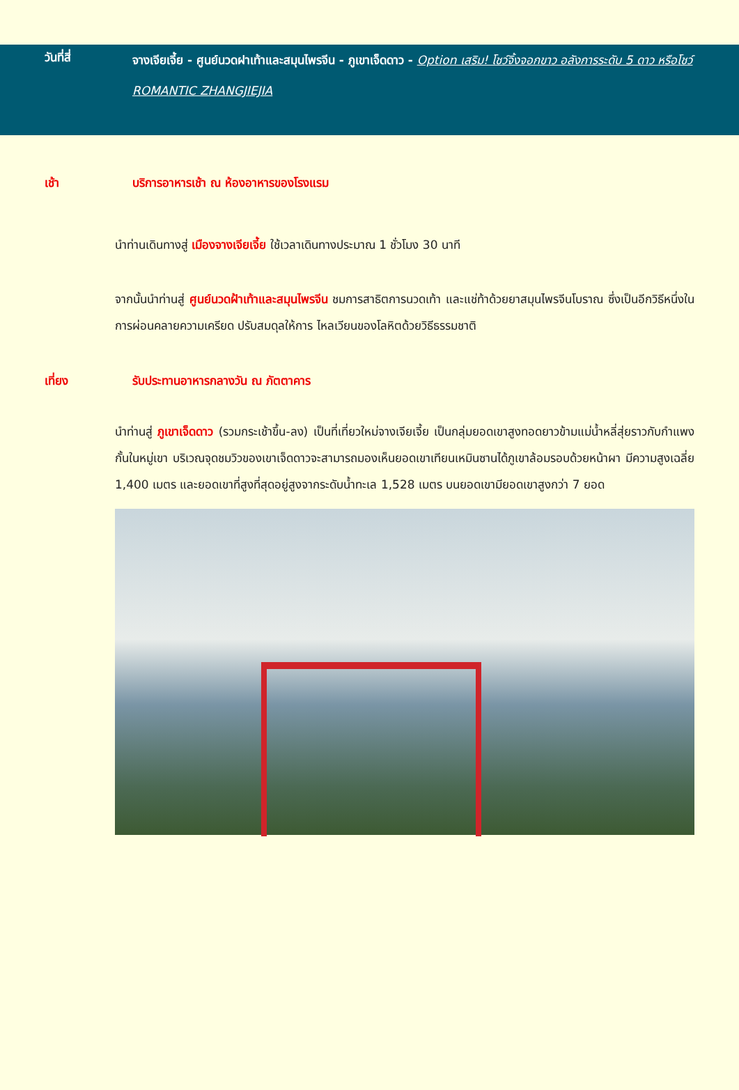วันที่สี่
จางเจียเจี้ย - ศูนย์นวดฝาเท้าและสมุนไพรจีน - ภูเขาเจ็ดดาว - Option เสริม! โชว์จิ้งจอกขาว อลังการระดับ 5 ดาว หรือโชว์ ROMANTIC ZHANGJIEJIA
เช้า บริการอาหารเช้า ณ ห้องอาหารของโรงแรม
นำท่านเดินทางสู่ เมืองจางเจียเจี้ย ใช้เวลาเดินทางประมาณ 1 ชั่วโมง 30 นาที
จากนั้นนำท่านสู่ ศูนย์นวดฝ้าเท้าและสมุนไพรจีน ชมการสาธิตการนวดเท้า และแช่ท้าด้วยยาสมุนไพรจีนโบราณ ซึ่งเป็นอีกวิธีหนึ่งในการผ่อนคลายความเครียด ปรับสมดุลให้การ ไหลเวียนของโลหิตด้วยวิธีธรรมชาติ
เที่ยง รับประทานอาหารกลางวัน ณ ภัตตาคาร
นำท่านสู่ ภูเขาเจ็ดดาว (รวมกระเช้าขึ้น-ลง) เป็นที่เที่ยวใหม่จางเจียเจี้ย เป็นกลุ่มยอดเขาสูงทอดยาวข้ามแม่น้ำหลี่สุ่ยราวกับกำแพงกั้นในหมู่เขา บริเวณจุดชมวิวของเขาเจ็ดดาวจะสามารถมองเห็นยอดเขาเทียนเหมินซานได้ภูเขาล้อมรอบด้วยหน้าผา มีความสูงเฉลี่ย 1,400 เมตร และยอดเขาที่สูงที่สุดอยู่สูงจากระดับน้ำทะเล 1,528 เมตร บนยอดเขามียอดเขาสูงกว่า 7 ยอด